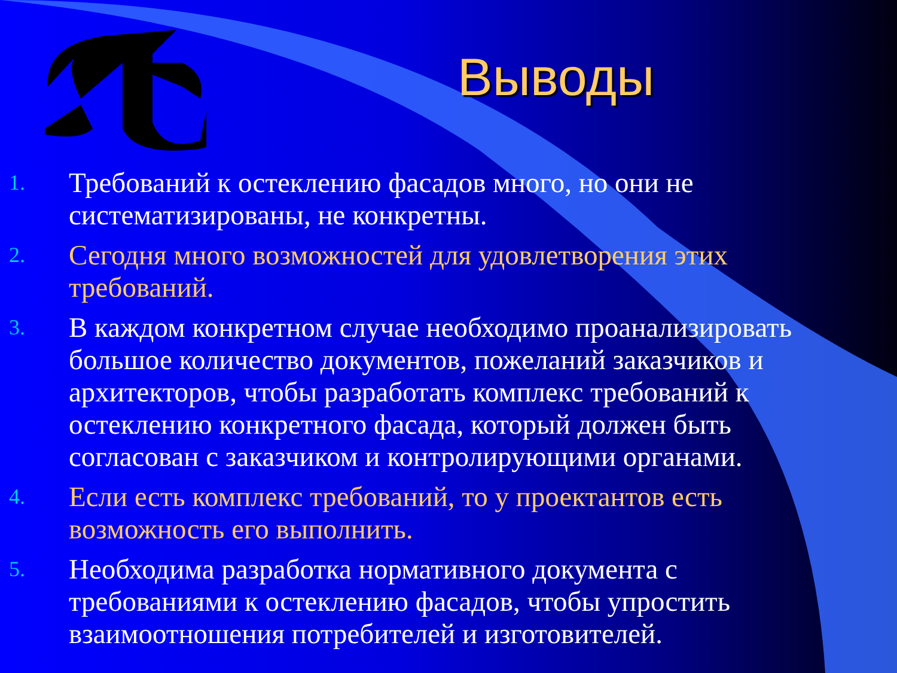Выводы
1. Требований к остеклению фасадов много, но они не систематизированы, не конкретны.
2. Сегодня много возможностей для удовлетворения этих требований.
3. В каждом конкретном случае необходимо проанализировать большое количество документов, пожеланий заказчиков и архитекторов, чтобы разработать комплекс требований к остеклению конкретного фасада, который должен быть согласован с заказчиком и контролирующими органами.
4. Если есть комплекс требований, то у проектантов есть возможность его выполнить.
5. Необходима разработка нормативного документа с требованиями к остеклению фасадов, чтобы упростить взаимоотношения потребителей и изготовителей.